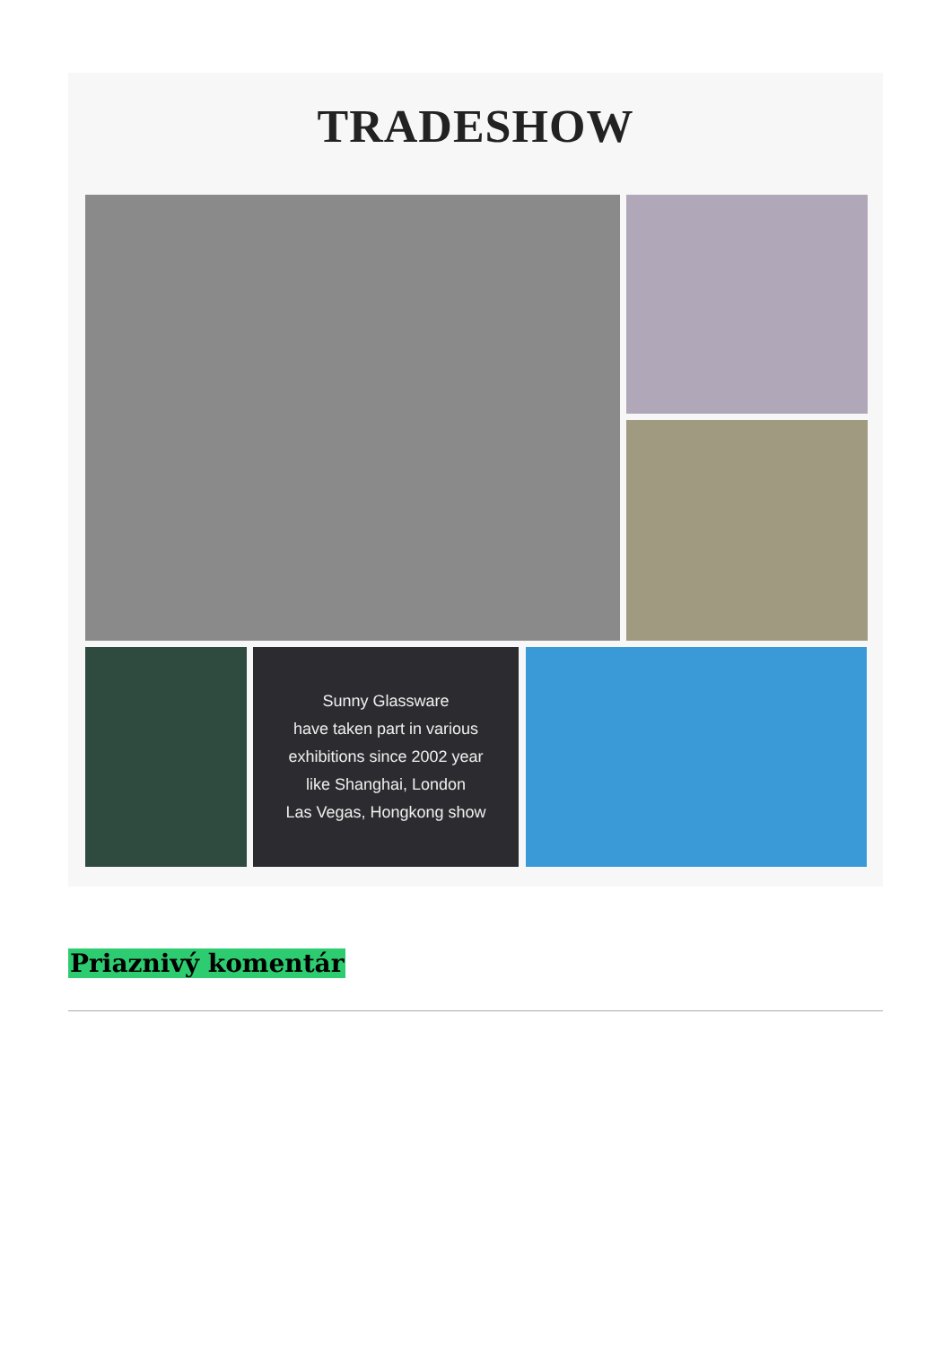TRADESHOW
Sunny Glassware
have taken part in various
exhibitions since 2002 year
like Shanghai, London
Las Vegas, Hongkong show
Priaznivý komentár